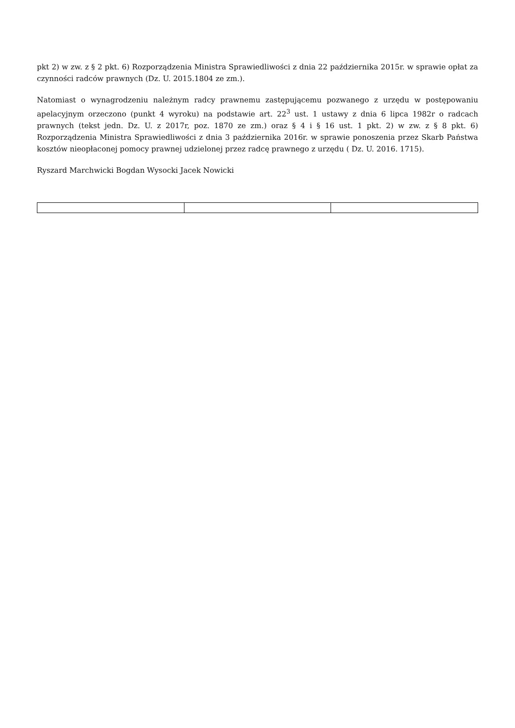pkt 2) w zw. z § 2 pkt. 6) Rozporządzenia Ministra Sprawiedliwości z dnia 22 października 2015r. w sprawie opłat za czynności radców prawnych (Dz. U. 2015.1804 ze zm.).
Natomiast o wynagrodzeniu należnym radcy prawnemu zastępującemu pozwanego z urzędu w postępowaniu apelacyjnym orzeczono (punkt 4 wyroku) na podstawie art. 22<sup>3</sup> ust. 1 ustawy z dnia 6 lipca 1982r o radcach prawnych (tekst jedn. Dz. U. z 2017r, poz. 1870 ze zm.) oraz § 4 i § 16 ust. 1 pkt. 2) w zw. z § 8 pkt. 6) Rozporządzenia Ministra Sprawiedliwości z dnia 3 października 2016r. w sprawie ponoszenia przez Skarb Państwa kosztów nieopłaconej pomocy prawnej udzielonej przez radcę prawnego z urzędu ( Dz. U. 2016. 1715).
Ryszard Marchwicki Bogdan Wysocki Jacek Nowicki